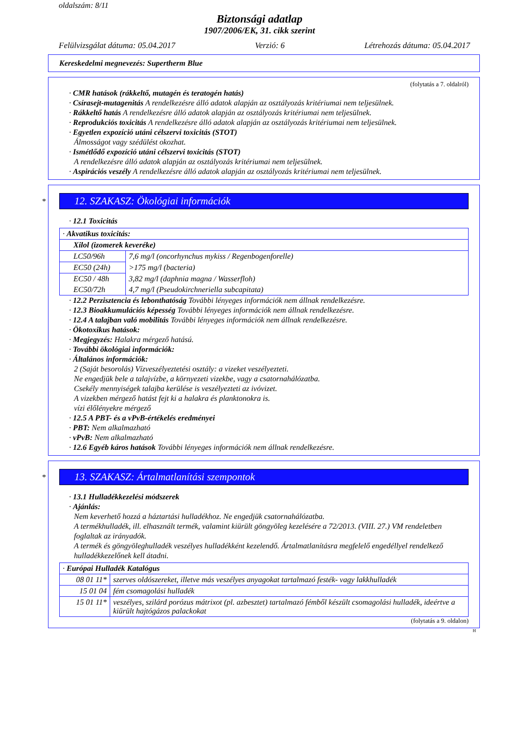oldalszám: 8/11
Biztonsági adatlap
1907/2006/EK, 31. cikk szerint
Felülvizsgálat dátuma: 05.04.2017 Verzió: 6 Létrehozás dátuma: 05.04.2017
Kereskedelmi megnevezés: Supertherm Blue
(folytatás a 7. oldalról)
· CMR hatások (rákkeltő, mutagén és teratogén hatás)
· Csírasejt-mutagenitás A rendelkezésre álló adatok alapján az osztályozás kritériumai nem teljesülnek.
· Rákkeltő hatás A rendelkezésre álló adatok alapján az osztályozás kritériumai nem teljesülnek.
· Reprodukciós toxicitás A rendelkezésre álló adatok alapján az osztályozás kritériumai nem teljesülnek.
· Egyetlen expozíció utáni célszervi toxicitás (STOT)
Álmosságot vagy szédülést okozhat.
· Ismétlődő expozíció utáni célszervi toxicitás (STOT)
A rendelkezésre álló adatok alapján az osztályozás kritériumai nem teljesülnek.
· Aspirációs veszély A rendelkezésre álló adatok alapján az osztályozás kritériumai nem teljesülnek.
*
12. SZAKASZ: Ökológiai információk
· 12.1 Toxicitás
| · Akvatikus toxicitás: | |
| Xilol (izomerek keveréke) | |
| LC50/96h | 7,6 mg/l (oncorhynchus mykiss / Regenbogenforelle) |
| EC50 (24h) | >175 mg/l (bacteria) |
| EC50 / 48h | 3,82 mg/l (daphnia magna / Wasserfloh) |
| EC50/72h | 4,7 mg/l (Pseudokirchneriella subcapitata) |
· 12.2 Perzisztencia és lebonthatóság További lényeges információk nem állnak rendelkezésre.
· 12.3 Bioakkumulációs képesség További lényeges információk nem állnak rendelkezésre.
· 12.4 A talajban való mobilitás További lényeges információk nem állnak rendelkezésre.
· Ökotoxikus hatások:
· Megjegyzés: Halakra mérgező hatású.
· További ökológiai információk:
· Általános információk:
2 (Saját besorolás) Vízveszélyeztetési osztály: a vizeket veszélyezteti.
Ne engedjük bele a talajvízbe, a környezeti vizekbe, vagy a csatornahálózatba.
Csekély mennyiségek talajba kerülése is veszélyezteti az ivóvizet.
A vizekben mérgező hatást fejt ki a halakra és planktonokra is.
vízi élőlényekre mérgező
· 12.5 A PBT- és a vPvB-értékelés eredményei
· PBT: Nem alkalmazható
· vPvB: Nem alkalmazható
· 12.6 Egyéb káros hatások További lényeges információk nem állnak rendelkezésre.
*
13. SZAKASZ: Ártalmatlanítási szempontok
· 13.1 Hulladékkezelési módszerek
· Ajánlás:
Nem keverhető hozzá a háztartási hulladékhoz. Ne engedjük csatornahálózatba.
A termékhulladék, ill. elhasznált termék, valamint kiürült göngyöleg kezelésére a 72/2013. (VIII. 27.) VM rendeletben foglaltak az irányadók.
A termék és göngyöleghulladék veszélyes hulladékként kezelendő. Ártalmatlanításra megfelelő engedéllyel rendelkező hulladékkezelőnek kell átadni.
| · Európai Hulladék Katalógus | |
| 08 01 11* | szerves oldószereket, illetve más veszélyes anyagokat tartalmazó festék- vagy lakkhulladék |
| 15 01 04 | fém csomagolási hulladék |
| 15 01 11* | veszélyes, szilárd porózus mátrixot (pl. azbesztet) tartalmazó fémből készült csomagolási hulladék, ideértve a kiürült hajtógázos palackokat |
(folytatás a 9. oldalon)
H